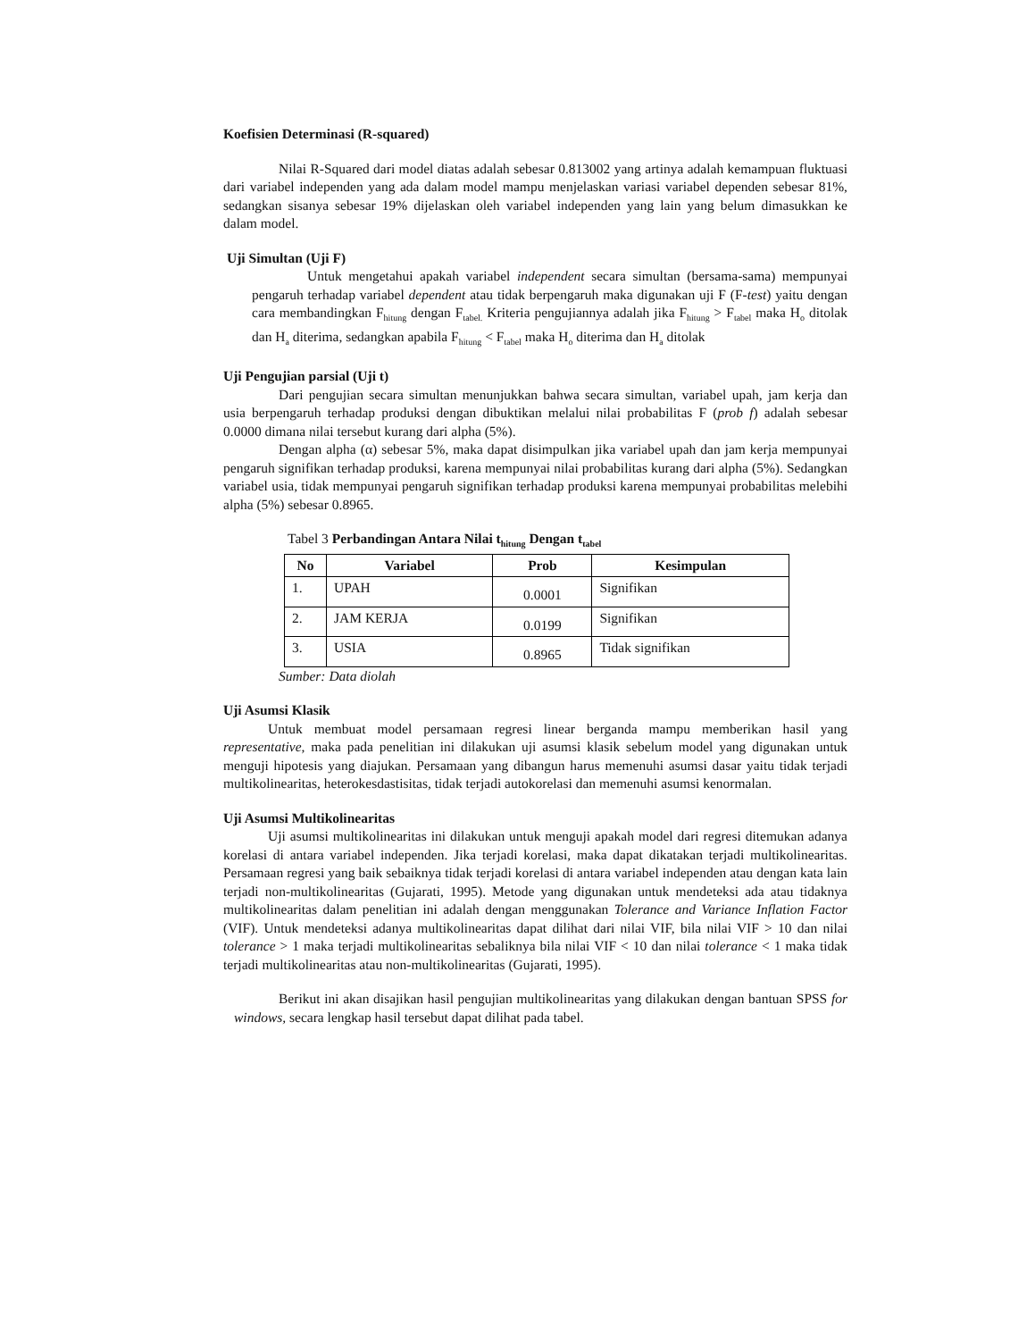Koefisien Determinasi (R-squared)
Nilai R-Squared dari model diatas adalah sebesar 0.813002 yang artinya adalah kemampuan fluktuasi dari variabel independen yang ada dalam model mampu menjelaskan variasi variabel dependen sebesar 81%, sedangkan sisanya sebesar 19% dijelaskan oleh variabel independen yang lain yang belum dimasukkan ke dalam model.
Uji Simultan (Uji F)
Untuk mengetahui apakah variabel independent secara simultan (bersama-sama) mempunyai pengaruh terhadap variabel dependent atau tidak berpengaruh maka digunakan uji F (F-test) yaitu dengan cara membandingkan F<sub>hitung</sub> dengan F<sub>tabel.</sub> Kriteria pengujiannya adalah jika F<sub>hitung</sub> > F<sub>tabel</sub> maka H<sub>o</sub> ditolak dan H<sub>a</sub> diterima, sedangkan apabila F<sub>hitung</sub> < F<sub>tabel</sub> maka H<sub>o</sub> diterima dan H<sub>a</sub> ditolak
Uji Pengujian parsial (Uji t)
Dari pengujian secara simultan menunjukkan bahwa secara simultan, variabel upah, jam kerja dan usia berpengaruh terhadap produksi dengan dibuktikan melalui nilai probabilitas F (prob f) adalah sebesar 0.0000 dimana nilai tersebut kurang dari alpha (5%).
Dengan alpha (α) sebesar 5%, maka dapat disimpulkan jika variabel upah dan jam kerja mempunyai pengaruh signifikan terhadap produksi, karena mempunyai nilai probabilitas kurang dari alpha (5%). Sedangkan variabel usia, tidak mempunyai pengaruh signifikan terhadap produksi karena mempunyai probabilitas melebihi alpha (5%) sebesar 0.8965.
Tabel 3 Perbandingan Antara Nilai t<sub>hitung</sub> Dengan t<sub>tabel</sub>
| No | Variabel | Prob | Kesimpulan |
| --- | --- | --- | --- |
| 1. | UPAH | 0.0001 | Signifikan |
| 2. | JAM KERJA | 0.0199 | Signifikan |
| 3. | USIA | 0.8965 | Tidak signifikan |
Sumber: Data diolah
Uji Asumsi Klasik
Untuk membuat model persamaan regresi linear berganda mampu memberikan hasil yang representative, maka pada penelitian ini dilakukan uji asumsi klasik sebelum model yang digunakan untuk menguji hipotesis yang diajukan. Persamaan yang dibangun harus memenuhi asumsi dasar yaitu tidak terjadi multikolinearitas, heterokesdastisitas, tidak terjadi autokorelasi dan memenuhi asumsi kenormalan.
Uji Asumsi Multikolinearitas
Uji asumsi multikolinearitas ini dilakukan untuk menguji apakah model dari regresi ditemukan adanya korelasi di antara variabel independen. Jika terjadi korelasi, maka dapat dikatakan terjadi multikolinearitas. Persamaan regresi yang baik sebaiknya tidak terjadi korelasi di antara variabel independen atau dengan kata lain terjadi non-multikolinearitas (Gujarati, 1995). Metode yang digunakan untuk mendeteksi ada atau tidaknya multikolinearitas dalam penelitian ini adalah dengan menggunakan Tolerance and Variance Inflation Factor (VIF). Untuk mendeteksi adanya multikolinearitas dapat dilihat dari nilai VIF, bila nilai VIF > 10 dan nilai tolerance > 1 maka terjadi multikolinearitas sebaliknya bila nilai VIF < 10 dan nilai tolerance < 1 maka tidak terjadi multikolinearitas atau non-multikolinearitas (Gujarati, 1995).
Berikut ini akan disajikan hasil pengujian multikolinearitas yang dilakukan dengan bantuan SPSS for windows, secara lengkap hasil tersebut dapat dilihat pada tabel.